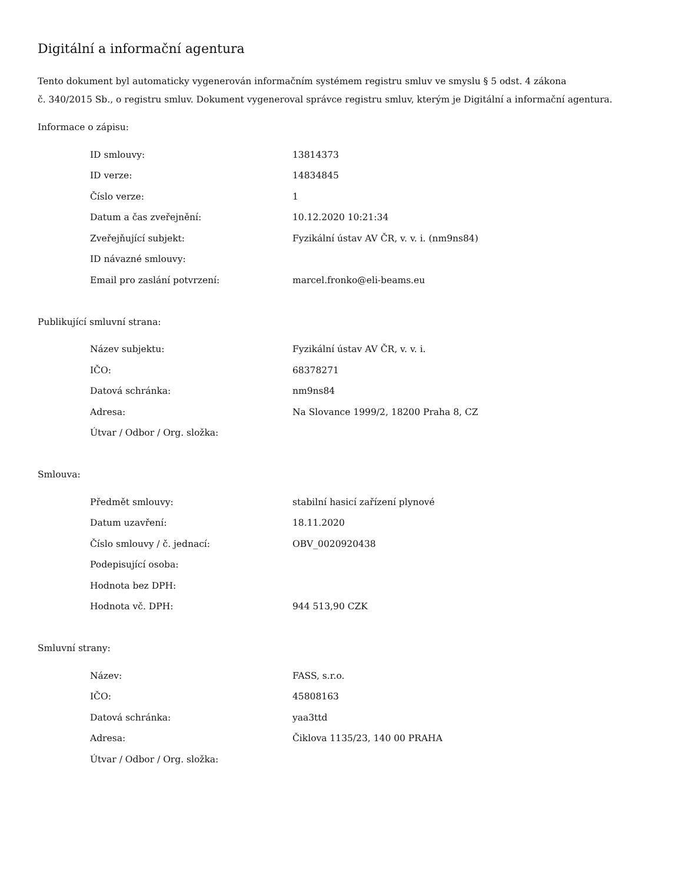Digitální a informační agentura
Tento dokument byl automaticky vygenerován informačním systémem registru smluv ve smyslu § 5 odst. 4 zákona
č. 340/2015 Sb., o registru smluv. Dokument vygeneroval správce registru smluv, kterým je Digitální a informační agentura.
Informace o zápisu:
| ID smlouvy: | 13814373 |
| ID verze: | 14834845 |
| Číslo verze: | 1 |
| Datum a čas zveřejnění: | 10.12.2020 10:21:34 |
| Zveřejňující subjekt: | Fyzikální ústav AV ČR, v. v. i. (nm9ns84) |
| ID návazné smlouvy: | |
| Email pro zaslání potvrzení: | marcel.fronko@eli-beams.eu |
Publikující smluvní strana:
| Název subjektu: | Fyzikální ústav AV ČR, v. v. i. |
| IČO: | 68378271 |
| Datová schránka: | nm9ns84 |
| Adresa: | Na Slovance 1999/2, 18200 Praha 8, CZ |
| Útvar / Odbor / Org. složka: | |
Smlouva:
| Předmět smlouvy: | stabilní hasicí zařízení plynové |
| Datum uzavření: | 18.11.2020 |
| Číslo smlouvy / č. jednací: | OBV_0020920438 |
| Podepisující osoba: | |
| Hodnota bez DPH: | |
| Hodnota vč. DPH: | 944 513,90 CZK |
Smluvní strany:
| Název: | FASS, s.r.o. |
| IČO: | 45808163 |
| Datová schránka: | yaa3ttd |
| Adresa: | Čiklova 1135/23, 140 00 PRAHA |
| Útvar / Odbor / Org. složka: | |